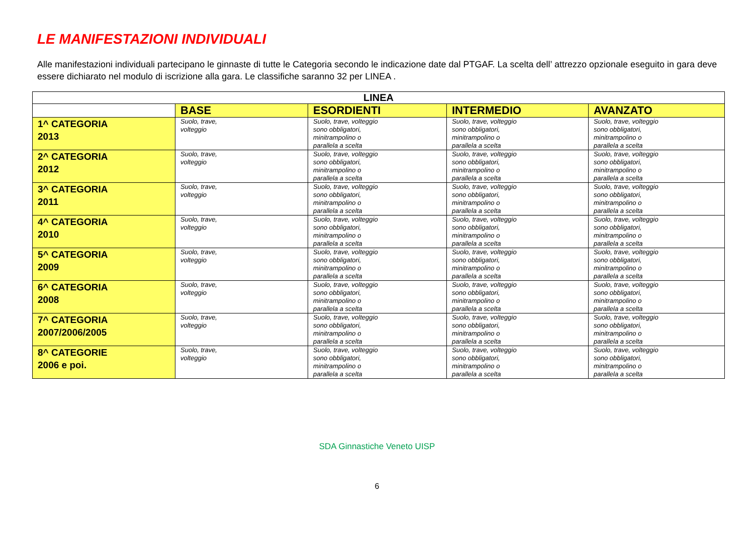LE MANIFESTAZIONI INDIVIDUALI
Alle manifestazioni individuali partecipano le ginnaste di tutte le Categoria secondo le indicazione date dal PTGAF. La scelta dell’ attrezzo opzionale eseguito in gara deve essere dichiarato nel modulo di iscrizione alla gara. Le classifiche saranno 32 per LINEA .
| LINEA | | | | |
| --- | --- | --- | --- | --- |
| | BASE | ESORDIENTI | INTERMEDIO | AVANZATO |
| 1^ CATEGORIA 2013 | Suolo, trave, volteggio | Suolo, trave, volteggio sono obbligatori, minitrampolino o parallela a scelta | Suolo, trave, volteggio sono obbligatori, minitrampolino o parallela a scelta | Suolo, trave, volteggio sono obbligatori, minitrampolino o parallela a scelta |
| 2^ CATEGORIA 2012 | Suolo, trave, volteggio | Suolo, trave, volteggio sono obbligatori, minitrampolino o parallela a scelta | Suolo, trave, volteggio sono obbligatori, minitrampolino o parallela a scelta | Suolo, trave, volteggio sono obbligatori, minitrampolino o parallela a scelta |
| 3^ CATEGORIA 2011 | Suolo, trave, volteggio | Suolo, trave, volteggio sono obbligatori, minitrampolino o parallela a scelta | Suolo, trave, volteggio sono obbligatori, minitrampolino o parallela a scelta | Suolo, trave, volteggio sono obbligatori, minitrampolino o parallela a scelta |
| 4^ CATEGORIA 2010 | Suolo, trave, volteggio | Suolo, trave, volteggio sono obbligatori, minitrampolino o parallela a scelta | Suolo, trave, volteggio sono obbligatori, minitrampolino o parallela a scelta | Suolo, trave, volteggio sono obbligatori, minitrampolino o parallela a scelta |
| 5^ CATEGORIA 2009 | Suolo, trave, volteggio | Suolo, trave, volteggio sono obbligatori, minitrampolino o parallela a scelta | Suolo, trave, volteggio sono obbligatori, minitrampolino o parallela a scelta | Suolo, trave, volteggio sono obbligatori, minitrampolino o parallela a scelta |
| 6^ CATEGORIA 2008 | Suolo, trave, volteggio | Suolo, trave, volteggio sono obbligatori, minitrampolino o parallela a scelta | Suolo, trave, volteggio sono obbligatori, minitrampolino o parallela a scelta | Suolo, trave, volteggio sono obbligatori, minitrampolino o parallela a scelta |
| 7^ CATEGORIA 2007/2006/2005 | Suolo, trave, volteggio | Suolo, trave, volteggio sono obbligatori, minitrampolino o parallela a scelta | Suolo, trave, volteggio sono obbligatori, minitrampolino o parallela a scelta | Suolo, trave, volteggio sono obbligatori, minitrampolino o parallela a scelta |
| 8^ CATEGORIE 2006 e poi. | Suolo, trave, volteggio | Suolo, trave, volteggio sono obbligatori, minitrampolino o parallela a scelta | Suolo, trave, volteggio sono obbligatori, minitrampolino o parallela a scelta | Suolo, trave, volteggio sono obbligatori, minitrampolino o parallela a scelta |
SDA Ginnastiche Veneto UISP
6